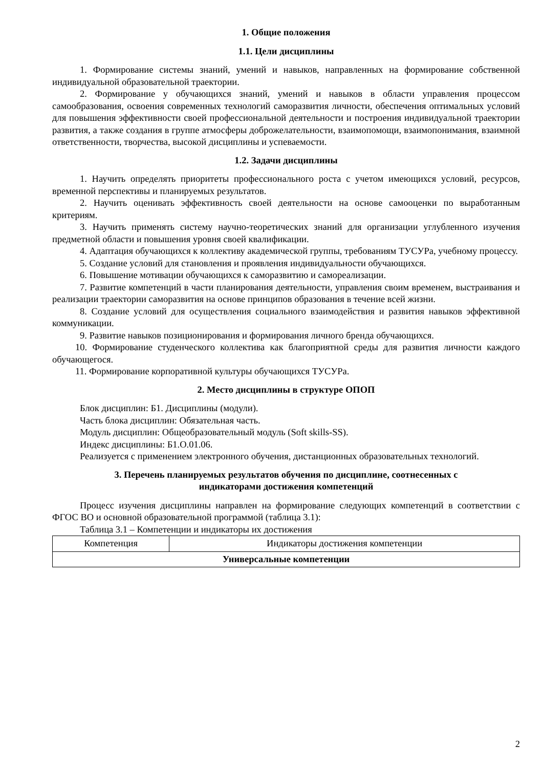1. Общие положения
1.1. Цели дисциплины
1. Формирование системы знаний, умений и навыков, направленных на формирование собственной индивидуальной образовательной траектории.
2. Формирование у обучающихся знаний, умений и навыков в области управления процессом самообразования, освоения современных технологий саморазвития личности, обеспечения оптимальных условий для повышения эффективности своей профессиональной деятельности и построения индивидуальной траектории развития, а также создания в группе атмосферы доброжелательности, взаимопомощи, взаимопонимания, взаимной ответственности, творчества, высокой дисциплины и успеваемости.
1.2. Задачи дисциплины
1. Научить определять приоритеты профессионального роста с учетом имеющихся условий, ресурсов, временной перспективы и планируемых результатов.
2. Научить оценивать эффективность своей деятельности на основе самооценки по выработанным критериям.
3. Научить применять систему научно-теоретических знаний для организации углубленного изучения предметной области и повышения уровня своей квалификации.
4. Адаптация обучающихся к коллективу академической группы, требованиям ТУСУРа, учебному процессу.
5. Создание условий для становления и проявления индивидуальности обучающихся.
6. Повышение мотивации обучающихся к саморазвитию и самореализации.
7. Развитие компетенций в части планирования деятельности, управления своим временем, выстраивания и реализации траектории саморазвития на основе принципов образования в течение всей жизни.
8. Создание условий для осуществления социального взаимодействия и развития навыков эффективной коммуникации.
9. Развитие навыков позиционирования и формирования личного бренда обучающихся.
10. Формирование студенческого коллектива как благоприятной среды для развития личности каждого обучающегося.
11. Формирование корпоративной культуры обучающихся ТУСУРа.
2. Место дисциплины в структуре ОПОП
Блок дисциплин: Б1. Дисциплины (модули).
Часть блока дисциплин: Обязательная часть.
Модуль дисциплин: Общеобразовательный модуль (Soft skills-SS).
Индекс дисциплины: Б1.О.01.06.
Реализуется с применением электронного обучения, дистанционных образовательных технологий.
3. Перечень планируемых результатов обучения по дисциплине, соотнесенных с
индикаторами достижения компетенций
Процесс изучения дисциплины направлен на формирование следующих компетенций в соответствии с ФГОС ВО и основной образовательной программой (таблица 3.1):
Таблица 3.1 – Компетенции и индикаторы их достижения
| Компетенция | Индикаторы достижения компетенции |
| --- | --- |
| Универсальные компетенции | |
2